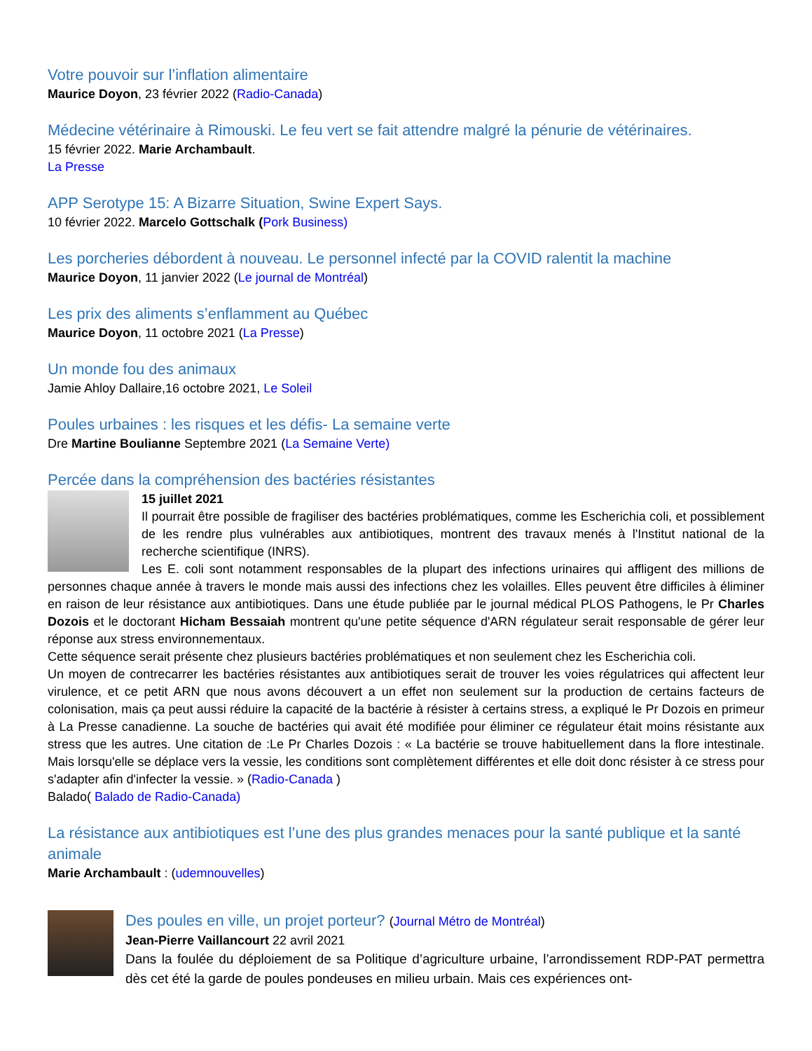Votre pouvoir sur l’inflation alimentaire
Maurice Doyon, 23 février 2022 (Radio-Canada)
Médecine vétérinaire à Rimouski. Le feu vert se fait attendre malgré la pénurie de vétérinaires.
15 février 2022. Marie Archambault.
La Presse
APP Serotype 15: A Bizarre Situation, Swine Expert Says.
10 février 2022. Marcelo Gottschalk (Pork Business)
Les porcheries débordent à nouveau. Le personnel infecté par la COVID ralentit la machine
Maurice Doyon, 11 janvier 2022 (Le journal de Montréal)
Les prix des aliments s’enflamment au Québec
Maurice Doyon, 11 octobre 2021 (La Presse)
Un monde fou des animaux
Jamie Ahloy Dallaire,16 octobre 2021, Le Soleil
Poules urbaines : les risques et les défis- La semaine verte
Dre Martine Boulianne Septembre 2021 (La Semaine Verte)
Percée dans la compréhension des bactéries résistantes
15 juillet 2021
Il pourrait être possible de fragiliser des bactéries problématiques, comme les Escherichia coli, et possiblement de les rendre plus vulnérables aux antibiotiques, montrent des travaux menés à l'Institut national de la recherche scientifique (INRS).
Les E. coli sont notamment responsables de la plupart des infections urinaires qui affligent des millions de personnes chaque année à travers le monde mais aussi des infections chez les volailles. Elles peuvent être difficiles à éliminer en raison de leur résistance aux antibiotiques. Dans une étude publiée par le journal médical PLOS Pathogens, le Pr Charles Dozois et le doctorant Hicham Bessaiah montrent qu'une petite séquence d'ARN régulateur serait responsable de gérer leur réponse aux stress environnementaux.
Cette séquence serait présente chez plusieurs bactéries problématiques et non seulement chez les Escherichia coli.
Un moyen de contrecarrer les bactéries résistantes aux antibiotiques serait de trouver les voies régulatrices qui affectent leur virulence, et ce petit ARN que nous avons découvert a un effet non seulement sur la production de certains facteurs de colonisation, mais ça peut aussi réduire la capacité de la bactérie à résister à certains stress, a expliqué le Pr Dozois en primeur à La Presse canadienne. La souche de bactéries qui avait été modifiée pour éliminer ce régulateur était moins résistante aux stress que les autres. Une citation de :Le Pr Charles Dozois : « La bactérie se trouve habituellement dans la flore intestinale. Mais lorsqu'elle se déplace vers la vessie, les conditions sont complètement différentes et elle doit donc résister à ce stress pour s'adapter afin d'infecter la vessie. » (Radio-Canada )
Balado( Balado de Radio-Canada)
La résistance aux antibiotiques est l’une des plus grandes menaces pour la santé publique et la santé animale
Marie Archambault : (udemnouvelles)
Des poules en ville, un projet porteur? (Journal Métro de Montréal)
Jean-Pierre Vaillancourt 22 avril 2021
Dans la foulée du déploiement de sa Politique d’agriculture urbaine, l’arrondissement RDP-PAT permettra dès cet été la garde de poules pondeuses en milieu urbain. Mais ces expériences ont-